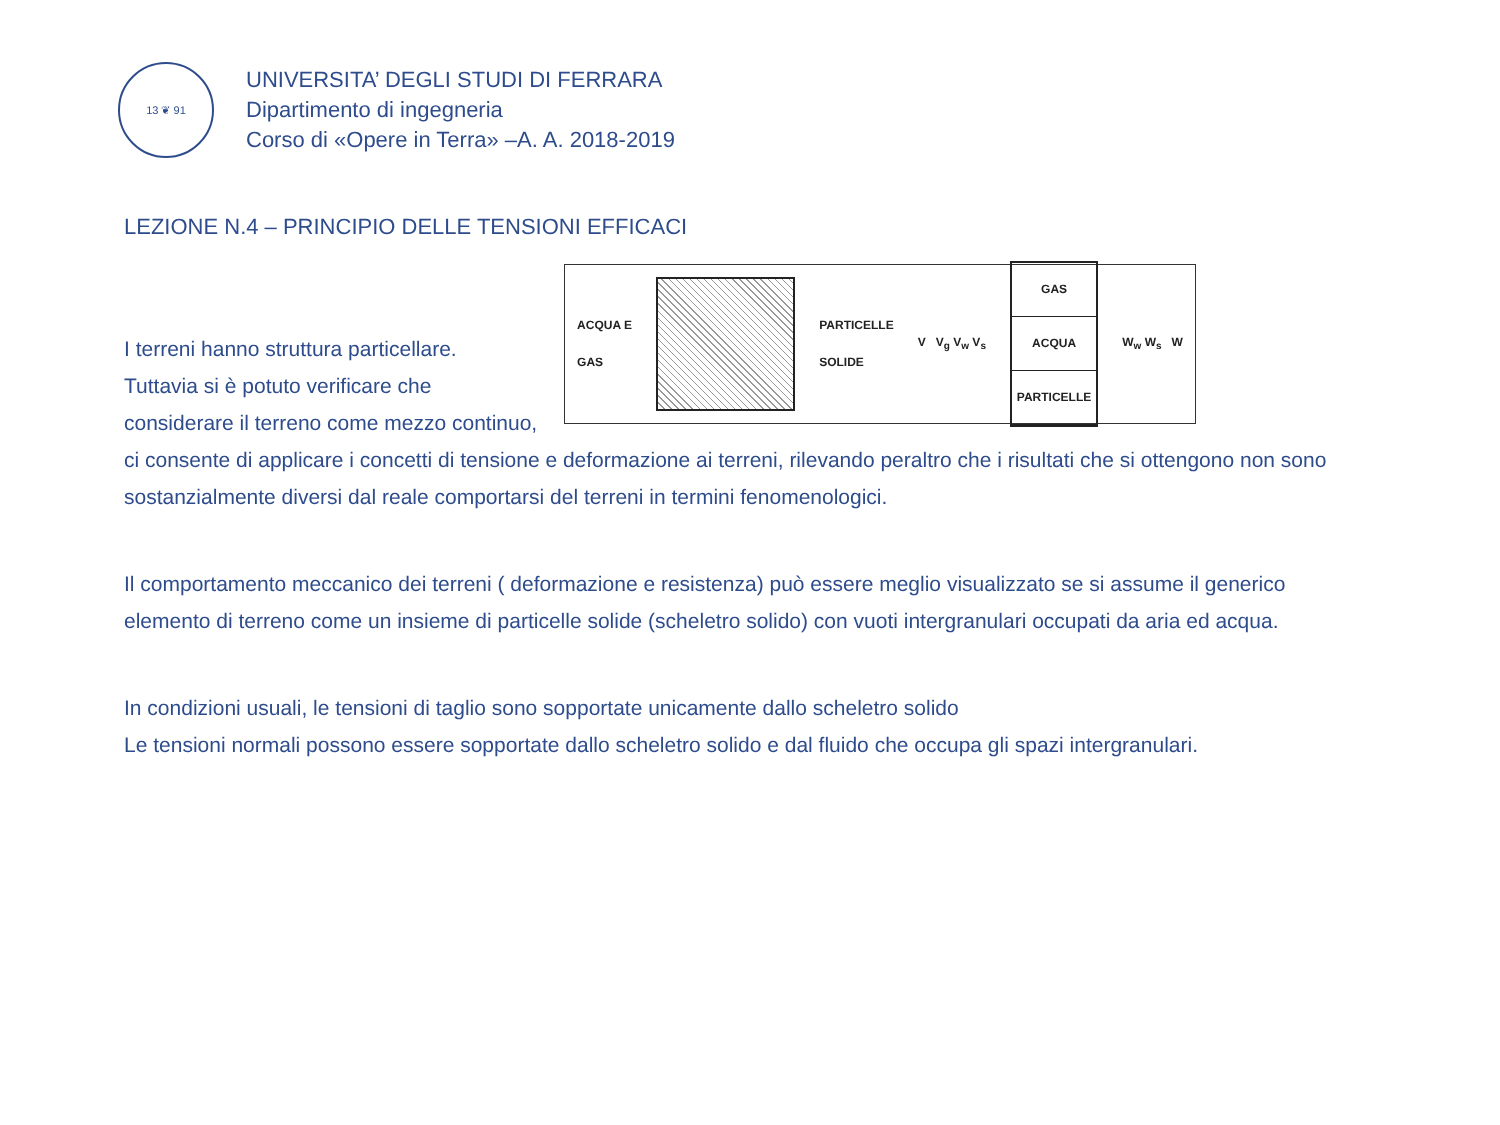13 ❦ 91
UNIVERSITA’ DEGLI STUDI DI FERRARA
Dipartimento di ingegneria
Corso di «Opere in Terra» –A. A. 2018-2019
LEZIONE N.4 – PRINCIPIO DELLE TENSIONI EFFICACI
ACQUA E
GAS
PARTICELLE
SOLIDE V V<sub>g</sub> V<sub>w</sub> V<sub>s</sub>
GAS
ACQUA
PARTICELLE
W<sub>w</sub> W<sub>s</sub> W
I terreni hanno struttura particellare.
Tuttavia si è potuto verificare che considerare il terreno come mezzo continuo, ci consente di applicare i concetti di tensione e deformazione ai terreni, rilevando peraltro che i risultati che si ottengono non sono sostanzialmente diversi dal reale comportarsi del terreni in termini fenomenologici.
Il comportamento meccanico dei terreni ( deformazione e resistenza) può essere meglio visualizzato se si assume il generico elemento di terreno come un insieme di particelle solide (scheletro solido) con vuoti intergranulari occupati da aria ed acqua.
In condizioni usuali, le tensioni di taglio sono sopportate unicamente dallo scheletro solido
Le tensioni normali possono essere sopportate dallo scheletro solido e dal fluido che occupa gli spazi intergranulari.